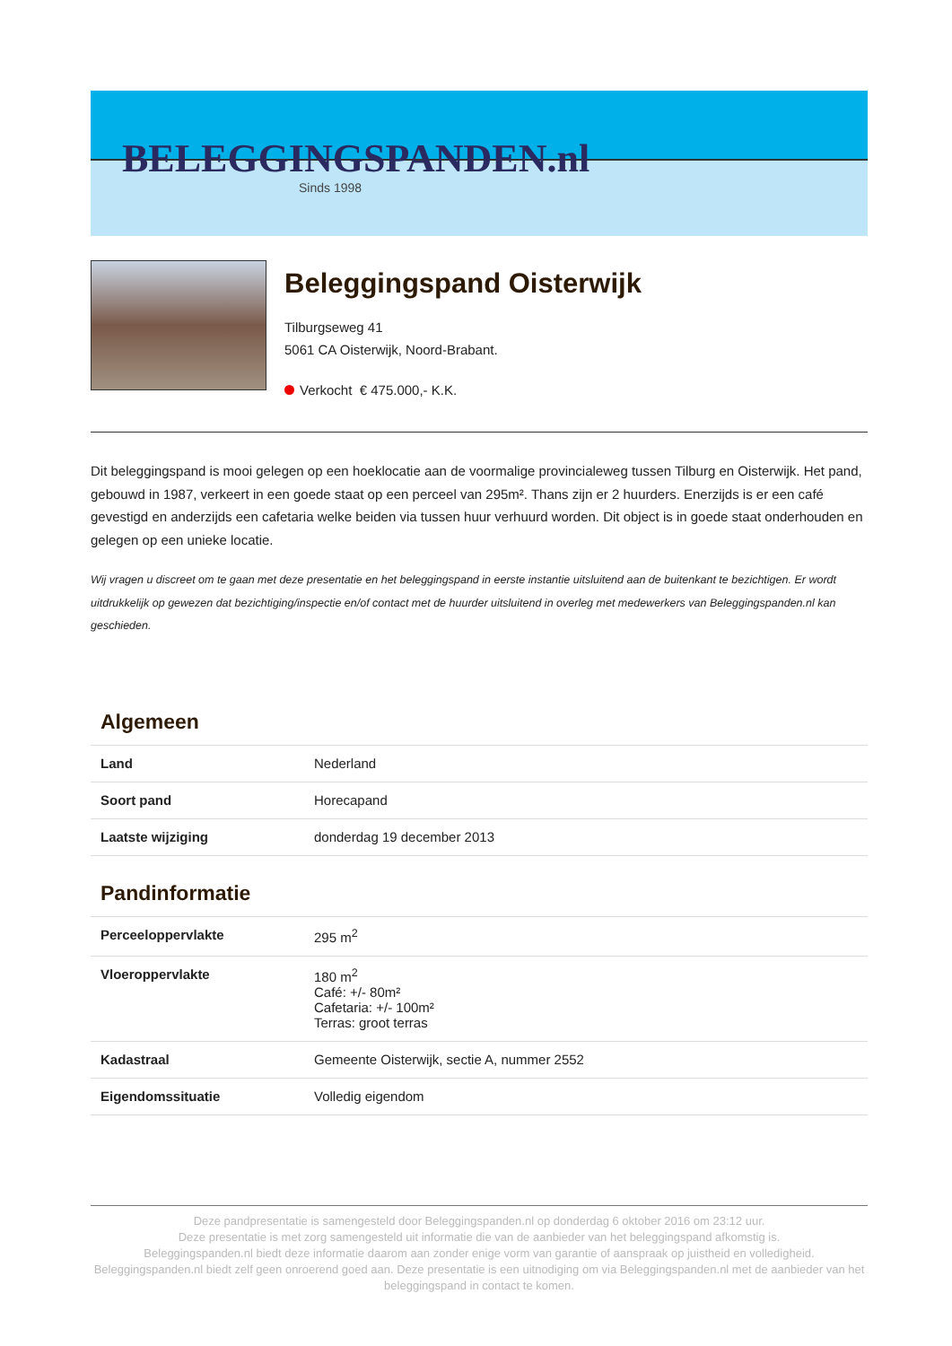BELEGGINGSPANDEN.nl
Sinds 1998
Beleggingspand Oisterwijk
Tilburgseweg 41
5061 CA Oisterwijk, Noord-Brabant.
Verkocht € 475.000,- K.K.
Dit beleggingspand is mooi gelegen op een hoeklocatie aan de voormalige provincialeweg tussen Tilburg en Oisterwijk. Het pand, gebouwd in 1987, verkeert in een goede staat op een perceel van 295m². Thans zijn er 2 huurders. Enerzijds is er een café gevestigd en anderzijds een cafetaria welke beiden via tussen huur verhuurd worden. Dit object is in goede staat onderhouden en gelegen op een unieke locatie.
Wij vragen u discreet om te gaan met deze presentatie en het beleggingspand in eerste instantie uitsluitend aan de buitenkant te bezichtigen. Er wordt uitdrukkelijk op gewezen dat bezichtiging/inspectie en/of contact met de huurder uitsluitend in overleg met medewerkers van Beleggingspanden.nl kan geschieden.
Algemeen
| Land | Nederland |
| Soort pand | Horecapand |
| Laatste wijziging | donderdag 19 december 2013 |
Pandinformatie
| Perceeloppervlakte | 295 m<sup>2</sup> |
| Vloeroppervlakte | 180 m<sup>2</sup> Café: +/- 80m² Cafetaria: +/- 100m² Terras: groot terras |
| Kadastraal | Gemeente Oisterwijk, sectie A, nummer 2552 |
| Eigendomssituatie | Volledig eigendom |
Deze pandpresentatie is samengesteld door Beleggingspanden.nl op donderdag 6 oktober 2016 om 23:12 uur.
Deze presentatie is met zorg samengesteld uit informatie die van de aanbieder van het beleggingspand afkomstig is.
Beleggingspanden.nl biedt deze informatie daarom aan zonder enige vorm van garantie of aanspraak op juistheid en volledigheid.
Beleggingspanden.nl biedt zelf geen onroerend goed aan. Deze presentatie is een uitnodiging om via Beleggingspanden.nl met de aanbieder van het beleggingspand in contact te komen.